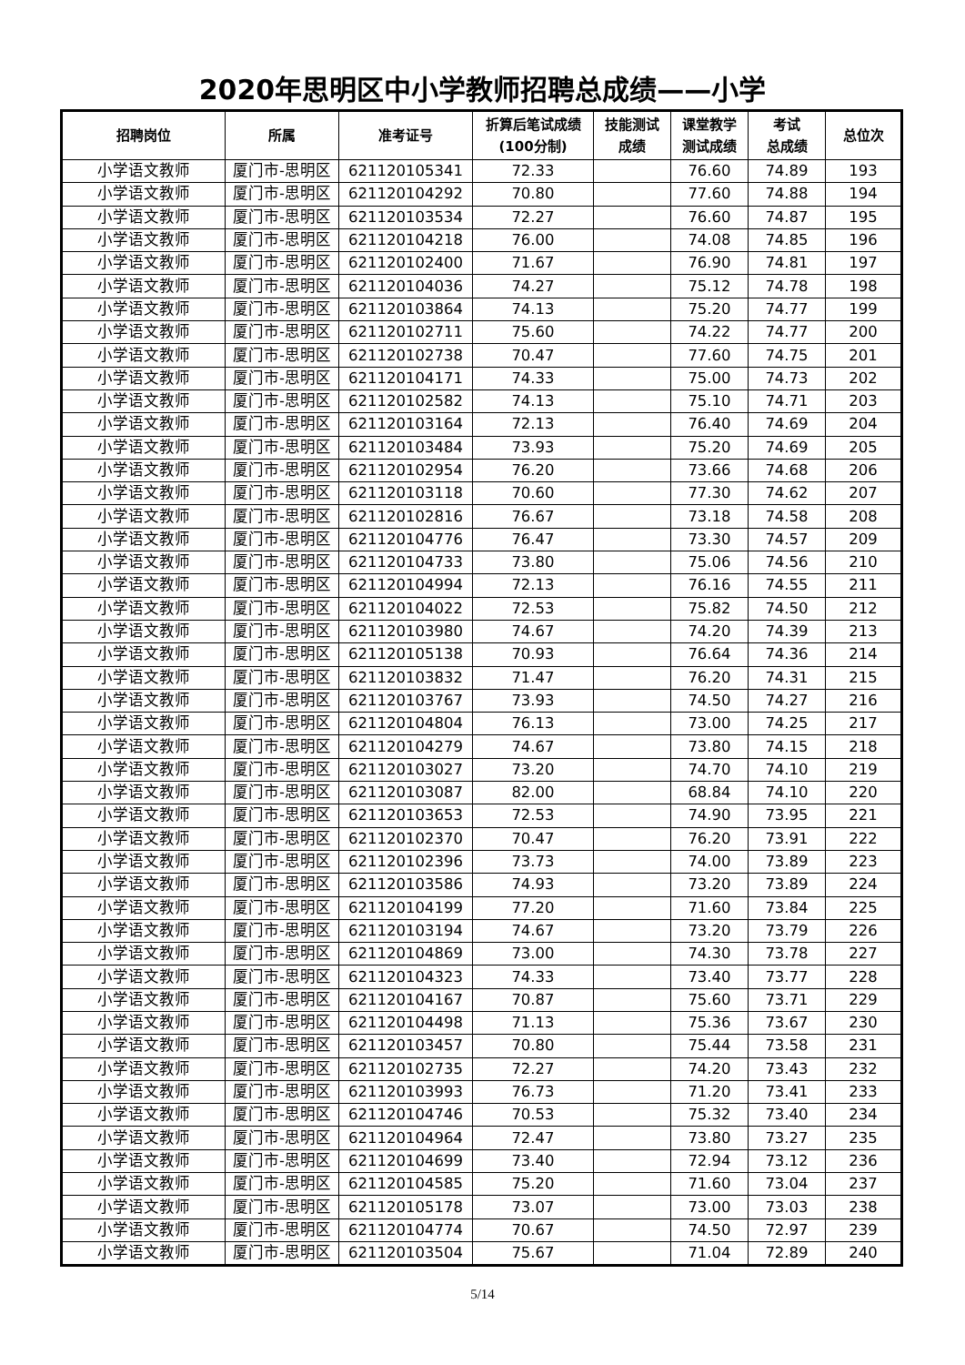2020年思明区中小学教师招聘总成绩——小学
| 招聘岗位 | 所属 | 准考证号 | 折算后笔试成绩 (100分制) | 技能测试 成绩 | 课堂教学 测试成绩 | 考试 总成绩 | 总位次 |
| --- | --- | --- | --- | --- | --- | --- | --- |
| 小学语文教师 | 厦门市-思明区 | 621120105341 | 72.33 | | 76.60 | 74.89 | 193 |
| 小学语文教师 | 厦门市-思明区 | 621120104292 | 70.80 | | 77.60 | 74.88 | 194 |
| 小学语文教师 | 厦门市-思明区 | 621120103534 | 72.27 | | 76.60 | 74.87 | 195 |
| 小学语文教师 | 厦门市-思明区 | 621120104218 | 76.00 | | 74.08 | 74.85 | 196 |
| 小学语文教师 | 厦门市-思明区 | 621120102400 | 71.67 | | 76.90 | 74.81 | 197 |
| 小学语文教师 | 厦门市-思明区 | 621120104036 | 74.27 | | 75.12 | 74.78 | 198 |
| 小学语文教师 | 厦门市-思明区 | 621120103864 | 74.13 | | 75.20 | 74.77 | 199 |
| 小学语文教师 | 厦门市-思明区 | 621120102711 | 75.60 | | 74.22 | 74.77 | 200 |
| 小学语文教师 | 厦门市-思明区 | 621120102738 | 70.47 | | 77.60 | 74.75 | 201 |
| 小学语文教师 | 厦门市-思明区 | 621120104171 | 74.33 | | 75.00 | 74.73 | 202 |
| 小学语文教师 | 厦门市-思明区 | 621120102582 | 74.13 | | 75.10 | 74.71 | 203 |
| 小学语文教师 | 厦门市-思明区 | 621120103164 | 72.13 | | 76.40 | 74.69 | 204 |
| 小学语文教师 | 厦门市-思明区 | 621120103484 | 73.93 | | 75.20 | 74.69 | 205 |
| 小学语文教师 | 厦门市-思明区 | 621120102954 | 76.20 | | 73.66 | 74.68 | 206 |
| 小学语文教师 | 厦门市-思明区 | 621120103118 | 70.60 | | 77.30 | 74.62 | 207 |
| 小学语文教师 | 厦门市-思明区 | 621120102816 | 76.67 | | 73.18 | 74.58 | 208 |
| 小学语文教师 | 厦门市-思明区 | 621120104776 | 76.47 | | 73.30 | 74.57 | 209 |
| 小学语文教师 | 厦门市-思明区 | 621120104733 | 73.80 | | 75.06 | 74.56 | 210 |
| 小学语文教师 | 厦门市-思明区 | 621120104994 | 72.13 | | 76.16 | 74.55 | 211 |
| 小学语文教师 | 厦门市-思明区 | 621120104022 | 72.53 | | 75.82 | 74.50 | 212 |
| 小学语文教师 | 厦门市-思明区 | 621120103980 | 74.67 | | 74.20 | 74.39 | 213 |
| 小学语文教师 | 厦门市-思明区 | 621120105138 | 70.93 | | 76.64 | 74.36 | 214 |
| 小学语文教师 | 厦门市-思明区 | 621120103832 | 71.47 | | 76.20 | 74.31 | 215 |
| 小学语文教师 | 厦门市-思明区 | 621120103767 | 73.93 | | 74.50 | 74.27 | 216 |
| 小学语文教师 | 厦门市-思明区 | 621120104804 | 76.13 | | 73.00 | 74.25 | 217 |
| 小学语文教师 | 厦门市-思明区 | 621120104279 | 74.67 | | 73.80 | 74.15 | 218 |
| 小学语文教师 | 厦门市-思明区 | 621120103027 | 73.20 | | 74.70 | 74.10 | 219 |
| 小学语文教师 | 厦门市-思明区 | 621120103087 | 82.00 | | 68.84 | 74.10 | 220 |
| 小学语文教师 | 厦门市-思明区 | 621120103653 | 72.53 | | 74.90 | 73.95 | 221 |
| 小学语文教师 | 厦门市-思明区 | 621120102370 | 70.47 | | 76.20 | 73.91 | 222 |
| 小学语文教师 | 厦门市-思明区 | 621120102396 | 73.73 | | 74.00 | 73.89 | 223 |
| 小学语文教师 | 厦门市-思明区 | 621120103586 | 74.93 | | 73.20 | 73.89 | 224 |
| 小学语文教师 | 厦门市-思明区 | 621120104199 | 77.20 | | 71.60 | 73.84 | 225 |
| 小学语文教师 | 厦门市-思明区 | 621120103194 | 74.67 | | 73.20 | 73.79 | 226 |
| 小学语文教师 | 厦门市-思明区 | 621120104869 | 73.00 | | 74.30 | 73.78 | 227 |
| 小学语文教师 | 厦门市-思明区 | 621120104323 | 74.33 | | 73.40 | 73.77 | 228 |
| 小学语文教师 | 厦门市-思明区 | 621120104167 | 70.87 | | 75.60 | 73.71 | 229 |
| 小学语文教师 | 厦门市-思明区 | 621120104498 | 71.13 | | 75.36 | 73.67 | 230 |
| 小学语文教师 | 厦门市-思明区 | 621120103457 | 70.80 | | 75.44 | 73.58 | 231 |
| 小学语文教师 | 厦门市-思明区 | 621120102735 | 72.27 | | 74.20 | 73.43 | 232 |
| 小学语文教师 | 厦门市-思明区 | 621120103993 | 76.73 | | 71.20 | 73.41 | 233 |
| 小学语文教师 | 厦门市-思明区 | 621120104746 | 70.53 | | 75.32 | 73.40 | 234 |
| 小学语文教师 | 厦门市-思明区 | 621120104964 | 72.47 | | 73.80 | 73.27 | 235 |
| 小学语文教师 | 厦门市-思明区 | 621120104699 | 73.40 | | 72.94 | 73.12 | 236 |
| 小学语文教师 | 厦门市-思明区 | 621120104585 | 75.20 | | 71.60 | 73.04 | 237 |
| 小学语文教师 | 厦门市-思明区 | 621120105178 | 73.07 | | 73.00 | 73.03 | 238 |
| 小学语文教师 | 厦门市-思明区 | 621120104774 | 70.67 | | 74.50 | 72.97 | 239 |
| 小学语文教师 | 厦门市-思明区 | 621120103504 | 75.67 | | 71.04 | 72.89 | 240 |
5/14